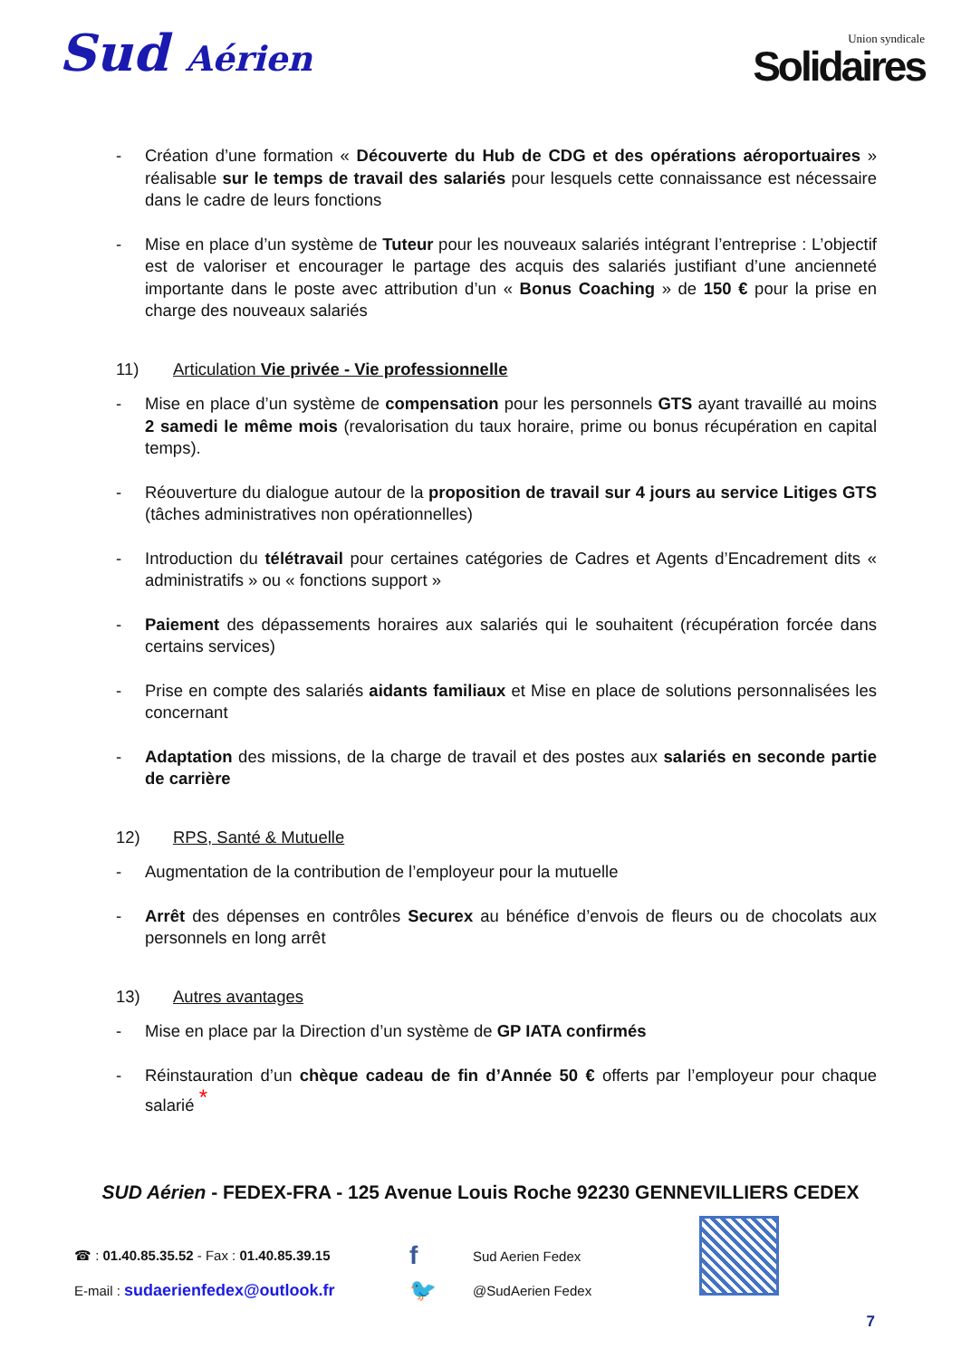Sud Aérien
Union syndicale
Solidaires
- Création d’une formation « Découverte du Hub de CDG et des opérations aéroportuaires » réalisable sur le temps de travail des salariés pour lesquels cette connaissance est nécessaire dans le cadre de leurs fonctions
- Mise en place d’un système de Tuteur pour les nouveaux salariés intégrant l’entreprise : L’objectif est de valoriser et encourager le partage des acquis des salariés justifiant d’une ancienneté importante dans le poste avec attribution d’un « Bonus Coaching » de 150 € pour la prise en charge des nouveaux salariés
11) Articulation Vie privée - Vie professionnelle
- Mise en place d’un système de compensation pour les personnels GTS ayant travaillé au moins 2 samedi le même mois (revalorisation du taux horaire, prime ou bonus récupération en capital temps).
- Réouverture du dialogue autour de la proposition de travail sur 4 jours au service Litiges GTS (tâches administratives non opérationnelles)
- Introduction du télétravail pour certaines catégories de Cadres et Agents d’Encadrement dits « administratifs » ou « fonctions support »
- Paiement des dépassements horaires aux salariés qui le souhaitent (récupération forcée dans certains services)
- Prise en compte des salariés aidants familiaux et Mise en place de solutions personnalisées les concernant
- Adaptation des missions, de la charge de travail et des postes aux salariés en seconde partie de carrière
12) RPS, Santé & Mutuelle
- Augmentation de la contribution de l’employeur pour la mutuelle
- Arrêt des dépenses en contrôles Securex au bénéfice d’envois de fleurs ou de chocolats aux personnels en long arrêt
13) Autres avantages
- Mise en place par la Direction d’un système de GP IATA confirmés
- Réinstauration d’un chèque cadeau de fin d’Année 50 € offerts par l’employeur pour chaque salarié <sup>*</sup>
SUD Aérien - FEDEX-FRA - 125 Avenue Louis Roche 92230 GENNEVILLIERS CEDEX
☎ : 01.40.85.35.52 - Fax : 01.40.85.39.15
f
Sud Aerien Fedex
E-mail : sudaerienfedex@outlook.fr
🐦
@SudAerien Fedex
7